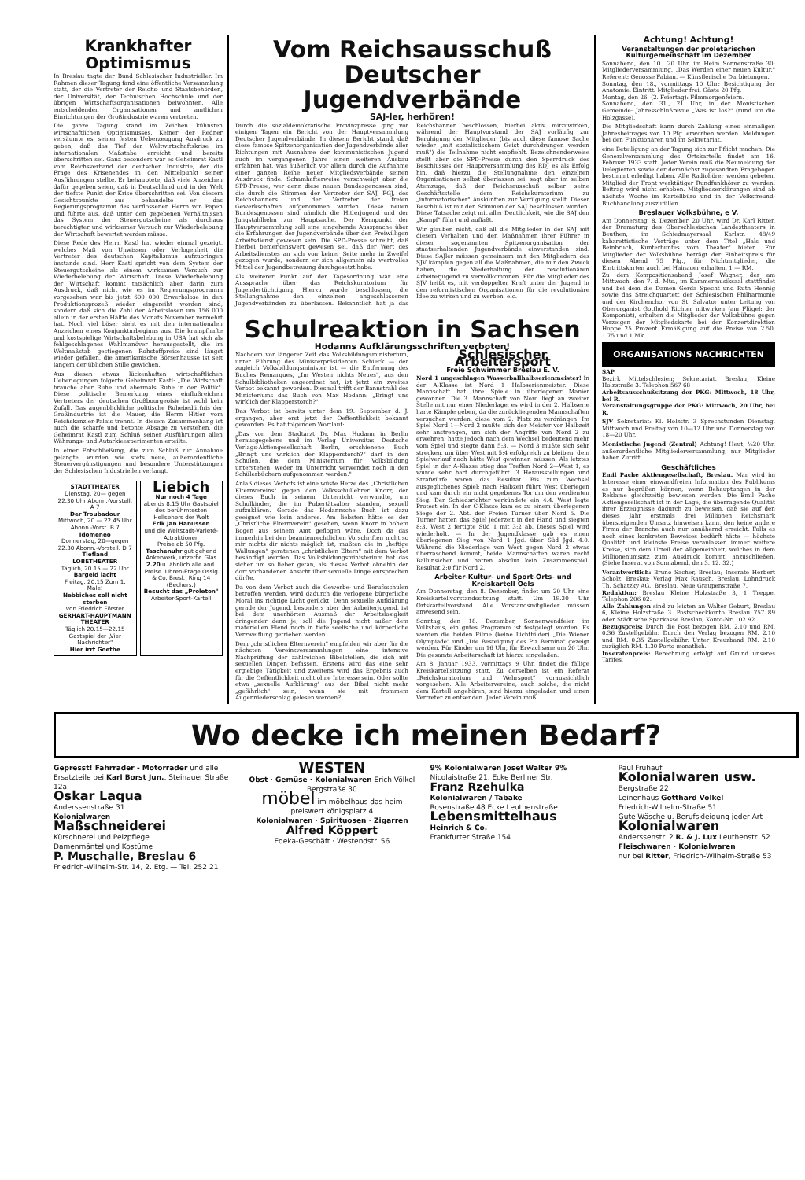Krankhafter Optimismus
In Breslau tagte der Bund Schlesischer Industrieller. Im Rahmen dieser Tagung fand eine öffentliche Versammlung statt, der die Vertreter der Reichs- und Staatsbehörden, der Universität, der Technischen Hochschule und der übrigen Wirtschaftsorganisationen beiwohnten. Alle entscheidenden Organisationen und amtlichen Einrichtungen der Großindustrie waren vertreten.
Die ganze Tagung stand im Zeichen kühnsten wirtschaftlichen Optimismusses. Keiner der Redner versäumte es, seiner festen Ueberzeugung Ausdruck zu geben, daß das Tief der Weltwirtschaftskrise im internationalen Maßstabe erreicht und bereits überschritten sei. Ganz besonders war es Geheimrat Kastl vom Reichsverband der deutschen Industrie, der die Frage des Krisenendes in den Mittelpunkt seiner Ausführungen stellte. Er behauptete, daß viele Anzeichen dafür gegeben seien, daß in Deutschland und in der Welt der tiefste Punkt der Krise überschritten sei. Von diesem Gesichtspunkte aus behandelte er das Regierungsprogramm des verflossenen Herrn von Papen und führte aus, daß unter den gegebenen Verhältnissen das System der Steuergutscheine als durchaus berechtigter und wirksamer Versuch zur Wiederbelebung der Wirtschaft bewertet werden müsse.
Diese Rede des Herrn Kastl hat wieder einmal gezeigt, welches Maß von Unwissen oder Verlogenheit die Vertreter des deutschen Kapitalismus aufzubringen imstande sind. Herr Kastl spricht von dem System der Steuergutscheine als einem wirksamen Versuch zur Wiederbelebung der Wirtschaft. Diese Wiederbelebung der Wirtschaft kommt tatsächlich aber darin zum Ausdruck, daß nicht wie es im Regierungsprogramm vorgesehen war bis jetzt 600 000 Erwerbslose in den Produktionsprozeß wieder eingereiht worden sind, sondern daß sich die Zahl der Arbeitslosen um 156 000 allein in der ersten Hälfte des Monats November vermehrt hat. Noch viel böser sieht es mit den internationalen Anzeichen eines Konjunkturbeginns aus. Die krampfhafte und kostspielige Wirtschaftsbelebung in USA hat sich als fehlgeschlagenes Wahlmanöver herausgestellt, die im Weltmaßstab gestiegenen Rohstoffpreise sind längst wieder gefallen, die amerikanische Börsenhausse ist seit langem der üblichen Stille gewichen.
Aus diesen etwas lückenhaften wirtschaftlichen Ueberlegungen folgerte Geheimrat Kastl: „Die Wirtschaft brauche aber Ruhe und abermals Ruhe in der Politik". Diese politische Bemerkung eines einflußreichen Vertreters der deutschen Großbourgeoisie ist wohl kein Zufall. Das augenblickliche politische Ruhebedürfnis der Großindustrie ist die Mauer, die Herrn Hitler vom Reichskanzler-Palais trennt. In diesem Zusammenhang ist auch die scharfe und betonte Absage zu verstehen, die Geheimrat Kastl zum Schluß seiner Ausführungen allen Währungs- und Autarkieexperimenten erteilte.
In einer Entschließung, die zum Schluß zur Annahme gelangte, wurden wie stets neue, außerordentliche Steuervergünstigungen und besondere Unterstützungen der Schlesischen Industriellen verlangt.
STADTTHEATER
Dienstag, 20— gegen 22.30 Uhr Abonn.-Vorstell. A 7
Der Troubadour
Mittwoch, 20 — 22.45 Uhr Abonn.-Vorst. B 7
Idomeneo
Donnerstag, 20—gegen 22.30 Abonn.-Vorstell. D 7
Tiefland
LOBETHEATER
Täglich, 20.15 — 22 Uhr
Bargeld lacht
Freitag, 20.15 Zum 1. Male!
Nebbiches soll nicht sterben
von Friedrich Förster
GERHART-HAUPTMANN THEATER
Täglich 20.15—22.15 Gastspiel der „Vier Nachrichter"
Hier irrt Goethe
Liebich
Nur noch 4 Tage
abends 8.15 Uhr Gastspiel des berühmtesten Hellsehers der Welt
Erik Jan Hanussen
und die Weltstadt-Varieté-Attraktionen
Preise ab 50 Pfg.
Taschenuhr gut gehend Ankerwerk, unzerbr. Glas 2.20 u. ähnlich alle and. Preise. Uhren-Etage Ossig & Co. Bresl., Ring 14 (Bechers.)
Besucht das „Proleton"
Arbeiter-Sport-Kartell
Vom Reichsausschuß Deutscher Jugendverbände
SAJ-ler, herhören!
Durch die sozialdemokratische Provinzpresse ging vor einigen Tagen ein Bericht von der Hauptversammlung Deutscher Jugendverbände. In diesem Bericht stand, daß diese famose Spitzenorganisation der Jugendverbände aller Richtungen mit Ausnahme der kommunistischen Jugend auch im vergangenen Jahre einen weiteren Ausbau erfahren hat, was äußerlich vor allem durch die Aufnahme einer ganzen Reihe neuer Mitgliedsverbände seinen Ausdruck finde. Schamhafterweise verschweigt aber die SPD-Presse, wer denn diese neuen Bundesgenossen sind, die durch die Stimmen der Vertreter der SAJ, FGJ, des Reichsbanners und der Vertreter der freien Gewerkschaften aufgenommen wurden. Diese neuen Bundesgenossen sind nämlich die Hitlerjugend und der Jungstahlhelm zur Hauptsache. Der Kernpunkt der Hauptversammlung soll eine eingehende Aussprache über die Erfahrungen der Jugendverbände über den Freiwilligen Arbeitsdienst gewesen sein. Die SPD-Presse schreibt, daß hierbei bemerkenswert gewesen sei, daß der Wert des Arbeitsdienstes an sich von keiner Seite mehr in Zweifel gezogen wurde, sondern er sich allgemein als wertvolles Mittel der Jugendbetreuung durchgesetzt habe.
Als weiterer Punkt auf der Tagesordnung war eine Aussprache über das Reichskuratorium für Jugendertüchtigung. Hierzu wurde beschlossen, die Stellungnahme den einzelnen angeschlossenen Jugendverbänden zu überlassen. Bekanntlich hat ja das Reichsbanner beschlossen, hierbei aktiv mitzuwirken, während der Hauptvorstand der SAJ vorläufig zur Beruhigung der Mitglieder (bis auch diese famose Sache wieder „mit sozialistischem Geist durchdrungen werden muß") die Teilnahme nicht empfiehlt. Bezeichnenderweise stellt aber die SPD-Presse durch den Sperrdruck des Beschlusses der Hauptversammlung des RDJ es als Erfolg hin, daß hierzu die Stellungnahme den einzelnen Organisationen selbst überlassen sei, sagt aber im selben Atemzuge, daß der Reichsausschuß selber seine Geschäftsstelle dem Reichskuratorium zu „informatorischer" Auskünften zur Verfügung stellt. Dieser Beschluß ist mit den Stimmen der SAJ beschlossen worden. Diese Tatsache zeigt mit aller Deutlichkeit, wie die SAJ den „Kampf" führt und auffaßt.
Wir glauben nicht, daß all die Mitglieder in der SAJ mit diesem Verhalten und den Maßnahmen ihrer Führer in dieser sogenannten Spitzenorganisation der staatserhaltenden Jugendverbände einverstanden sind. Diese SAJler müssen gemeinsam mit den Mitgliedern des SJV kämpfen gegen all die Maßnahmen, die nur den Zweck haben, die Niederhaltung der revolutionären Arbeiterjugend zu vervollkommnen. Für die Mitglieder des SJV heißt es, mit verdoppelter Kraft unter der Jugend in den reformistischen Organisationen für die revolutionäre Idee zu wirken und zu werben. elc.
Schulreaktion in Sachsen
Hodanns Aufklärungsschriften verboten!
Nachdem vor längerer Zeit das Volksbildungsministerium, unter Führung des Ministerpräsidenten Schieck — der zugleich Volksbildungsminister ist — die Entfernung des Buches Remarques, „Im Westen nichts Neues", aus den Schulbibliotheken angeordnet hat, ist jetzt ein zweites Verbot bekannt geworden. Diesmal trifft der Bannstrahl des Ministeriums das Buch von Max Hodann: „Bringt uns wirklich der Klapperstorch?"
Das Verbot ist bereits unter dem 19. September d. J. ergangen, aber erst jetzt der Oeffentlichkeit bekannt geworden. Es hat folgenden Wortlaut:
„Das von dem Stadtarzt Dr. Max Hodann in Berlin herausgegebene und im Verlag Universitas, Deutsche Verlags-Aktiengesellschaft Berlin, erschienene Buch „Bringt uns wirklich der Klapperstorch?" darf in den Schulen, die dem Ministerium für Volksbildung unterstehen, weder im Unterricht verwendet noch in den Schülerbüchern aufgenommen werden."
Anlaß dieses Verbots ist eine wüste Hetze des „Christlichen Elternvereins" gegen den Volksschullehrer Knorr, der dieses Buch in seinem Unterricht verwandte, um Schulkinder, die im Pubertätsalter standen, sexuell aufzuklären. Gerade das Hodannsche Buch ist dazu geeignet wie kein anderes. Am liebsten hätte es der „Christliche Elternverein" gesehen, wenn Knorr in hohem Bogen aus seinem Amt geflogen wäre. Doch da das immerhin bei den beamtenrechtlichen Vorschriften nicht so mir nichts dir nichts möglich ist, mußten die in „heftige Wallungen" geratenen „christlichen Eltern" mit dem Verbot besänftigt werden. Das Volksbildungsministerium hat das sicher um so lieber getan, als dieses Verbot ohnehin der dort vorhandenen Ansicht über sexuelle Dinge entsprechen dürfte.
Da von dem Verbot auch die Gewerbe- und Berufsschulen betroffen werden, wird dadurch die verlogene bürgerliche Moral ins richtige Licht gerückt. Denn sexuelle Aufklärung gerade der Jugend, besonders aber der Arbeiterjugend, ist bei dem unerhörten Ausmaß der Arbeitslosigkeit dringender denn je, soll die Jugend nicht außer dem materiellen Elend noch in tiefe seelische und körperliche Verzweiflung getrieben werden.
Dem „christlichen Elternverein" empfehlen wir aber für die nächsten Vereinsversammlungen eine intensive Nachprüfung der zahlreichen Bibelstellen, die sich mit sexuellen Dingen befassen. Erstens wird das eine sehr ergiebige Tätigkeit und zweitens wird das Ergebnis auch für die Oeffentlichkeit nicht ohne Interesse sein. Oder sollte etwa „sexuelle Aufklärung" aus der Bibel nicht mehr „gefährlich" sein, wenn sie mit frommem Augenniederschlag gelesen werden?
Schlesischer Arbeitersport
Freie Schwimmer Breslau E. V.
Nord 1 ungeschlagen Wasserballhalbserienmeister! In der A-Klasse ist Nord 1 Halbserienmeister. Diese Mannschaft hat ihre Spiele in überlegener Manier gewonnen. Die 3. Mannschaft von Nord liegt an zweiter Stelle mit nur einer Niederlage, es wird in der 2. Halbserie harte Kämpfe geben, da die zurückliegenden Mannschaften versuchen werden, diese vom 2. Platz zu verdrängen. Im Spiel Nord 1—Nord 2 mußte sich der Meister vor Halbzeit sehr anstrengen, um sich der Angriffe von Nord 2 zu erwehren, hatte jedoch nach dem Wechsel bedeutend mehr vom Spiel und siegte dann 5:3. — Nord 3 mußte sich sehr strecken, um über West mit 5:4 erfolgreich zu bleiben; dem Spielverlauf nach hätte West gewinnen müssen. Als letztes Spiel in der A-Klasse stieg das Treffen Nord 2—West 1; es wurde sehr hart durchgeführt. 3 Herausstellungen und Strafwürfe waren das Resultat. Bis zum Wechsel ausgeglichenes Spiel; nach Halbzeit führt West überlegen und kam durch ein nicht gegebenes Tor um den verdienten Sieg. Der Schiedsrichter verkündete ein 4:4. West legte Protest ein. In der C-Klasse kam es zu einem überlegenen Siege der 2. Abt. der Freien Turner über Nord 5. Die Turner hatten das Spiel jederzeit in der Hand und siegten 8:3. West 2 fertigte Süd 1 mit 3:2 ab. Dieses Spiel wird wiederholt. — In der Jugendklasse gab es einen überlegenen Sieg von Nord 1 Jgd. über Süd Jgd. 4:0. Während die Niederlage von West gegen Nord 2 etwas überraschend kommt, beide Mannschaften waren recht Ballunsicher und hatten absolut kein Zusammenspiel. Resultat 2:0 für Nord 2.
Arbeiter-Kultur- und Sport-Orts- und Kreiskartell Oels
Am Donnerstag, den 8. Dezember, findet um 20 Uhr eine Kreiskartellvorstandssitzung statt. Um 19.30 Uhr Ortskartellvorstand. Alle Vorstandsmitglieder müssen anwesend sein.
Sonntag, den 18. Dezember, Sonnenwendfeier im Volkshaus, ein gutes Programm ist festgelegt worden. Es werden die beiden Filme (keine Lichtbilder) „Die Wiener Olympiade" und „Die Besteigung des Piz Bernina" gezeigt werden. Für Kinder um 16 Uhr, für Erwachsene um 20 Uhr. Die gesamte Arbeiterschaft ist hierzu eingeladen.
Am 8. Januar 1933, vormittags 9 Uhr, findet die fällige Kreiskartellsitzung statt. Zu derselben ist ein Referat „Reichskuratorium und Wehrsport" voraussichtlich vorgesehen. Alle Arbeitervereine, auch solche, die nicht dem Kartell angehören, sind hierzu eingeladen und einen Vertreter zu entsenden. Jeder Verein muß
Achtung! Achtung!
Veranstaltungen der proletarischen Kulturgemeinschaft im Dezember
Sonnabend, den 10., 20 Uhr, im Heim Sonnenstraße 30: Mitgliederversammlung. „Das Werden einer neuen Kultur." Referent: Genosse Fabian. — Künstlerische Darbietungen.
Sonntag, den 18., vormittags 10 Uhr: Besichtigung der Anatomie. Eintritt: Mitglieder frei, Gäste 20 Pfg.
Montag, den 26. (2. Feiertag): Filmmorgenfeiern.
Sonnabend, den 31., 21 Uhr, in der Monistischen Gemeinde: Jahresschlußrevue „Was ist los?" (rund um die Holzgasse).
Die Mitgliedschaft kann durch Zahlung eines einmaligen Jahresbeitrages von 10 Pfg. erworben werden. Meldungen bei den Funktionären und im Sekretariat.
eine Beteiligung an der Tagung sich zur Pflicht machen. Die Generalversammlung des Ortskartells findet am 16. Februar 1933 statt. Jeder Verein muß die Neumeldung der Delegierten sowie der demnächst zugesandten Fragebogen bestimmt erledigt haben. Alle Radiohörer werden gebeten, Mitglied der Front werktätiger Rundfunkhörer zu werden. Beitrag wird nicht erhoben. Mitgliedserklärungen sind ab nächste Woche im Kartellbüro und in der Volksfreund-Buchhandlung auszufüllen.
Breslauer Volksbühne, e V.
Am Donnerstag, 8. Dezember, 20 Uhr, wird Dr. Karl Ritter, der Dramaturg des Oberschlesischen Landestheaters in Beuthen, im Schiedmayersaal Karlstr. 48/49 kabarettistische Vorträge unter dem Titel „Hals und Beinbruch, Kunterbuntes vom Theater" bieten. Für Mitglieder der Volksbühne beträgt der Einheitspreis für diesen Abend 75 Pfg., für Nichtmitglieder, die Eintrittskarten auch bei Hainauer erhalten, 1 — RM.
Zu dem Kompositionsabend Josef Wagner, der am Mittwoch, den 7. d. Mts., im Kammermusiksaal stattfindet und bei dem die Damen Gerda Specht und Ruth Hennig sowie das Streichquartett der Schlesischen Philharmonie und der Kirchenchor von St. Salvator unter Leitung von Oberorganist Gotthold Richter mitwirken (am Flügel: der Komponist), erhalten die Mitglieder der Volksbühne gegen Vorzeigen der Mitgliedskarte bei der Konzertdirektion Hoppe 25 Prozent Ermäßigung auf die Preise von 2.50, 1.75 und 1 Mk.
ORGANISATIONS NACHRICHTEN
SAP
Bezirk Mittelschlesien; Sekretariat. Breslau, Kleine Holzstraße 3. Telephon 567 68
Arbeitsausschußsitzung der PKG: Mittwoch, 18 Uhr, bei R.
Veranstaltungsgruppe der PKG: Mittwoch, 20 Uhr, bei R.
SJV Sekretariat: Kl. Holzstr. 3 Sprechstunden Dienstag, Mittwoch und Freitag von 10—12 Uhr und Donnerstag von 18—20 Uhr.
Monistische Jugend (Zentral) Achtung! Heut, ½20 Uhr, außerordentliche Mitgliederversammlung, nur Mitglieder haben Zutritt.
Geschäftliches
Emil Pache Aktiengesellschaft, Breslau. Man wird im Interesse einer einwandfreien Information des Publikums es nur begrüßen können, wenn Behauptungen in der Reklame gleichzeitig bewiesen werden. Die Emil Pache Aktiengesellschaft ist in der Lage, die überragende Qualität ihrer Erzeugnisse dadurch zu beweisen, daß sie auf den dieses Jahr erstmals drei Millionen Reichsmark übersteigenden Umsatz hinweisen kann, den keine andere Firma der Branche auch nur annähernd erreicht. Falls es noch eines konkreten Beweises bedürft hätte — höchste Qualität und kleinste Preise veranlassen immer weitere Kreise, sich dem Urteil der Allgemeinheit, welches in dem Millionenumsatz zum Ausdruck kommt, anzuschließen. (Siehe Inserat von Sonnabend, den 3. 12. 32.)
Verantwortlich: Bruno Sacher, Breslau; Inserate Herbert Scholz, Breslau; Verlag Max Rausch, Breslau. Lohndruck Th. Schatzky AG., Breslau, Neue Graupenstraße 7.
Redaktion: Breslau Kleine Holzstraße 3, 1 Treppe. Telephon 206 02.
Alle Zahlungen sind zu leisten an Walter Geburt, Breslau 6, Kleine Holzstraße 3. Postscheckkonto Breslau 757 89 oder Städtische Sparkasse Breslau, Konto-Nr. 102 92.
Bezugspreis: Durch die Post bezogen RM. 2.10 und RM. 0.36 Zustellgebühr. Durch den Verlag bezogen RM. 2.10 und RM. 0.35 Zustellgebühr. Unter Kreuzband RM. 2.10 zuzüglich RM. 1.30 Porto monatlich.
Inseratenpreis: Berechnung erfolgt auf Grund unseres Tarifes.
Wo decke ich meinen Bedarf?
Gepresst! Fahrräder - Motorräder und alle Ersatzteile bei Karl Borst Jun., Steinauer Straße 12a.
Oskar Laqua
Anderssenstraße 31
Kolonialwaren
Maßschneiderei
Kürschnerei und Pelzpflege
Damenmäntel und Kostüme
P. Muschalle, Breslau 6
Friedrich-Wilhelm-Str. 14, 2. Etg. — Tel. 252 21
WESTEN
Obst · Gemüse · Kolonialwaren Erich Völkel Bergstraße 30
möbel im möbelhaus das heim
preiswert königsplatz 4
Kolonialwaren · Spirituosen · Zigarren
Alfred Köppert
Edeka-Geschäft · Westendstr. 56
9% Kolonialwaren Josef Walter 9% Nicolaistraße 21, Ecke Berliner Str.
Franz Rzehulka
Kolonialwaren / Tabake
Rosenstraße 48 Ecke Leuthenstraße
Lebensmittelhaus
Heinrich & Co.
Frankfurter Straße 154
Paul Frühauf
Kolonialwaren usw.
Bergstraße 22
Leinenhaus Gotthard Völkel
Friedrich-Wilhelm-Straße 51
Gute Wäsche u. Berufskleidung jeder Art
Kolonialwaren
Anderssenstr. 2 R. & J. Lux Leuthenstr. 52
Fleischwaren · Kolonialwaren
nur bei Ritter, Friedrich-Wilhelm-Straße 53